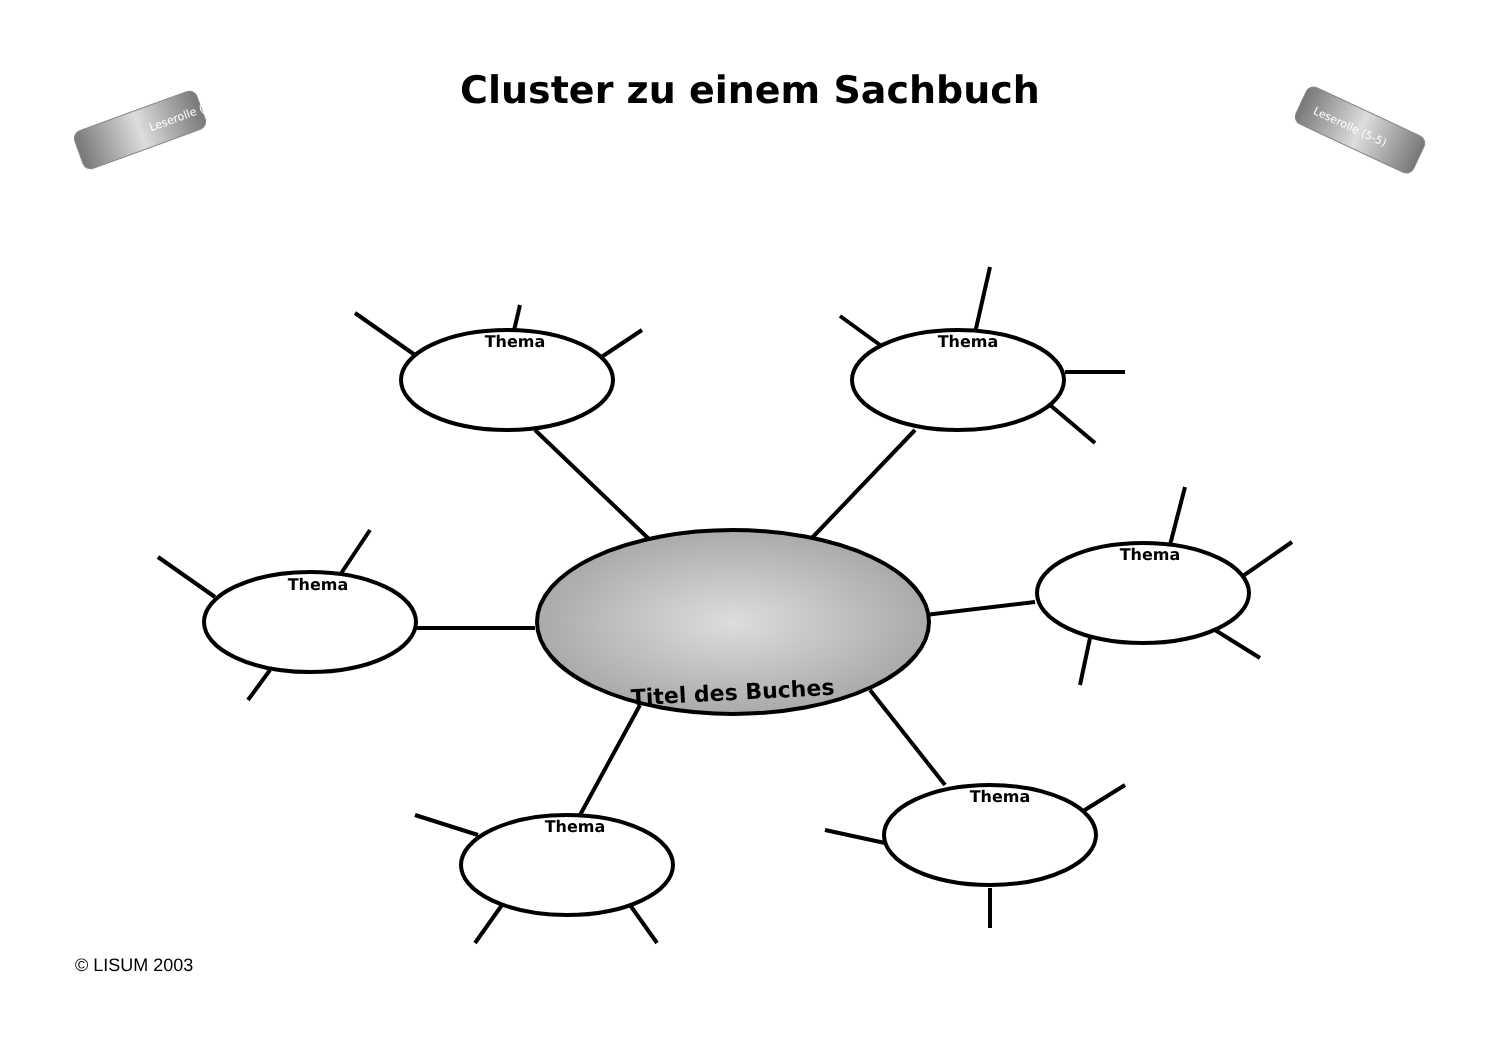Cluster zu einem Sachbuch
Leserolle (5-5)
Leserolle (5-5)
Thema
Thema
Thema
Thema
Thema
Thema
Titel des Buches
© LISUM 2003